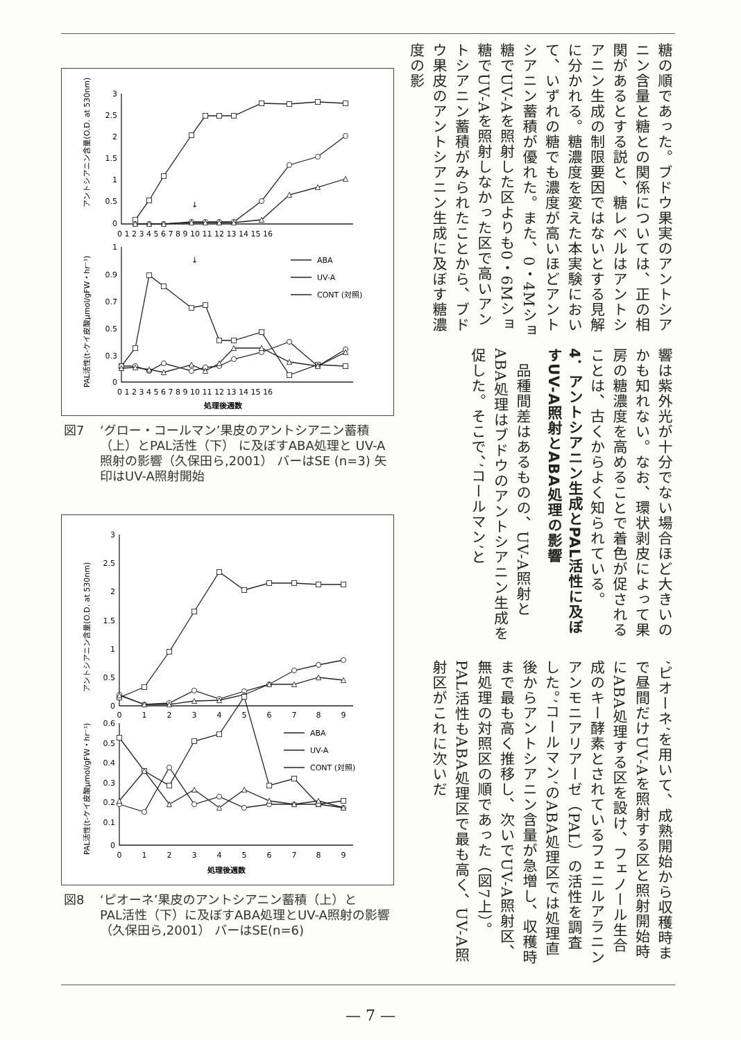糖の順であった。ブドウ果実のアントシアニン含量と糖との関係については、正の相関があるとする説と、糖レベルはアントシアニン生成の制限要因ではないとする見解に分かれる。糖濃度を変えた本実験において、いずれの糖でも濃度が高いほどアントシアニン蓄積が優れた。また、0・4Mショ糖でUV-Aを照射した区よりも0・6Mショ糖でUV-Aを照射しなかった区で高いアントシアニン蓄積がみられたことから、ブドウ果皮のアントシアニン生成に及ぼす糖濃度の影
響は紫外光が十分でない場合ほど大きいのかも知れない。なお、環状剥皮によって果房の糖濃度を高めることで着色が促されることは、古くからよく知られている。
4．アントシアニン生成とPAL活性に及ぼすUV-A照射とABA処理の影響
　品種間差はあるものの、UV-A照射とABA処理はブドウのアントシアニン生成を促した。そこで、’コールマン’と
’ピオーネ’を用いて、成熟開始から収穫時まで昼間だけUV-Aを照射する区と照射開始時にABA処理する区を設け、フェノール生合成のキー酵素とされているフェニルアラニンアンモニアリアーゼ（PAL）の活性を調査した。’コールマン’のABA処理区では処理直後からアントシアニン含量が急増し、収穫時まで最も高く推移し、次いでUV-A照射区、無処理の対照区の順であった（図7上）。PAL活性もABA処理区で最も高く、UV-A照射区がこれに次いだ
↓
↓
3
2.5
2
1.5
1
0.5
0
1
0.9
0.7
0.5
0.3
0
0 1 2 3 4 5 6 7 8 9 10 11 12 13 14 15 16
0 1 2 3 4 5 6 7 8 9 10 11 12 13 14 15 16
処理後週数
ABA
UV-A
CONT (対照)
アントシアニン含量(O.D. at 530nm)
PAL活性(t-ケイ皮酸μmol/gFW・hr⁻¹)
図7 ‘グロー・コールマン’果皮のアントシアニン蓄積
（上）とPAL活性（下） に及ぼすABA処理と UV-A照射の影響（久保田ら,2001） バーはSE (n=3) 矢印はUV-A照射開始
3
2.5
2
1.5
1
0.5
0
0.6
0.5
0.4
0.3
0.2
0.1
0
0
1
2
3
4
5
6
7
8
9
0
1
2
3
4
5
6
7
8
9
処理後週数
ABA
UV-A
CONT (対照)
アントシアニン含量(O.D. at 530nm)
PAL活性(t-ケイ皮酸μmol/gFW・hr⁻¹)
図8 ‘ピオーネ’果皮のアントシアニン蓄積（上）と
PAL活性（下）に及ぼすABA処理とUV-A照射の影響（久保田ら,2001） バーはSE(n=6)
— 7 —